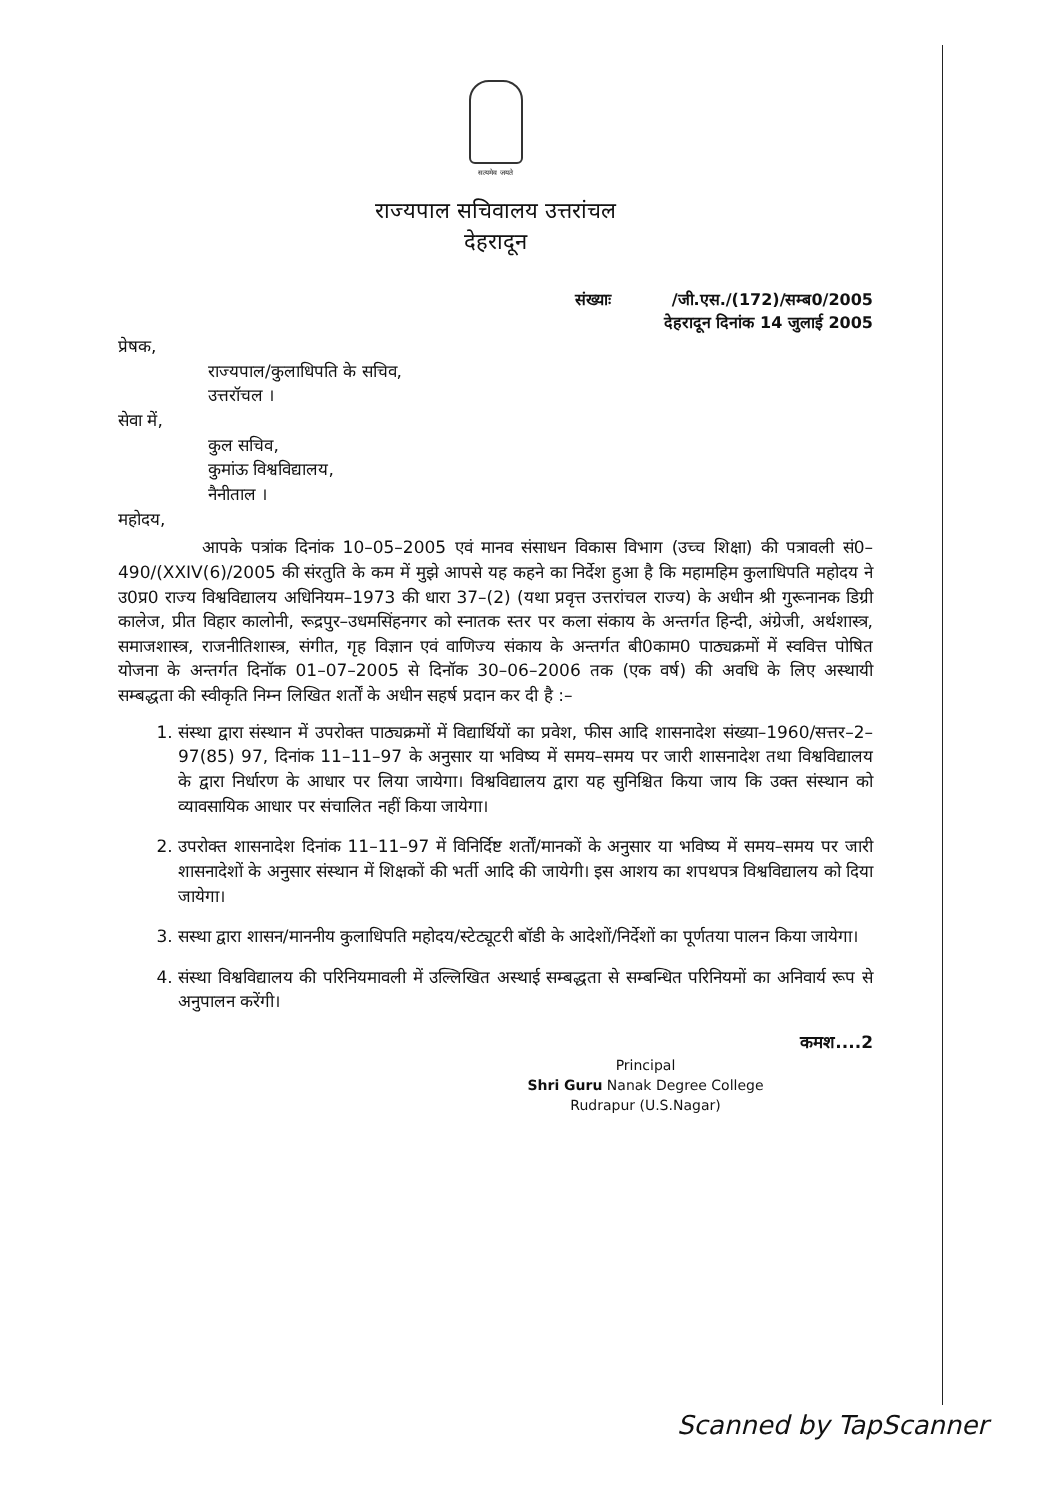सत्यमेव जयते
राज्यपाल सचिवालय उत्तरांचल
देहरादून
संख्याः /जी.एस./(172)/सम्ब0/2005
देहरादून दिनांक 14 जुलाई 2005
प्रेषक,
राज्यपाल/कुलाधिपति के सचिव,
उत्तरॉचल ।
सेवा में,
कुल सचिव,
कुमांऊ विश्वविद्यालय,
नैनीताल ।
महोदय,
आपके पत्रांक दिनांक 10–05–2005 एवं मानव संसाधन विकास विभाग (उच्च शिक्षा) की पत्रावली सं0–490/(XXIV(6)/2005 की संरतुति के कम में मुझे आपसे यह कहने का निर्देश हुआ है कि महामहिम कुलाधिपति महोदय ने उ0प्र0 राज्य विश्वविद्यालय अधिनियम–1973 की धारा 37–(2) (यथा प्रवृत्त उत्तरांचल राज्य) के अधीन श्री गुरूनानक डिग्री कालेज, प्रीत विहार कालोनी, रूद्रपुर–उधमसिंहनगर को स्नातक स्तर पर कला संकाय के अन्तर्गत हिन्दी, अंग्रेजी, अर्थशास्त्र, समाजशास्त्र, राजनीतिशास्त्र, संगीत, गृह विज्ञान एवं वाणिज्य संकाय के अन्तर्गत बी0काम0 पाठ्यक्रमों में स्ववित्त पोषित योजना के अन्तर्गत दिनॉक 01–07–2005 से दिनॉक 30–06–2006 तक (एक वर्ष) की अवधि के लिए अस्थायी सम्बद्धता की स्वीकृति निम्न लिखित शर्तों के अधीन सहर्ष प्रदान कर दी है :–
1. संस्था द्वारा संस्थान में उपरोक्त पाठ्यक्रमों में विद्यार्थियों का प्रवेश, फीस आदि शासनादेश संख्या–1960/सत्तर–2–97(85) 97, दिनांक 11–11–97 के अनुसार या भविष्य में समय–समय पर जारी शासनादेश तथा विश्वविद्यालय के द्वारा निर्धारण के आधार पर लिया जायेगा। विश्वविद्यालय द्वारा यह सुनिश्चित किया जाय कि उक्त संस्थान को व्यावसायिक आधार पर संचालित नहीं किया जायेगा।
2. उपरोक्त शासनादेश दिनांक 11–11–97 में विनिर्दिष्ट शर्तों/मानकों के अनुसार या भविष्य में समय–समय पर जारी शासनादेशों के अनुसार संस्थान में शिक्षकों की भर्ती आदि की जायेगी। इस आशय का शपथपत्र विश्वविद्यालय को दिया जायेगा।
3. सस्था द्वारा शासन/माननीय कुलाधिपति महोदय/स्टेट्यूटरी बॉडी के आदेशों/निर्देशों का पूर्णतया पालन किया जायेगा।
4. संस्था विश्वविद्यालय की परिनियमावली में उल्लिखित अस्थाई सम्बद्धता से सम्बन्धित परिनियमों का अनिवार्य रूप से अनुपालन करेंगी।
कमश....2
Principal
Shri Guru Nanak Degree College
Rudrapur (U.S.Nagar)
Scanned by TapScanner